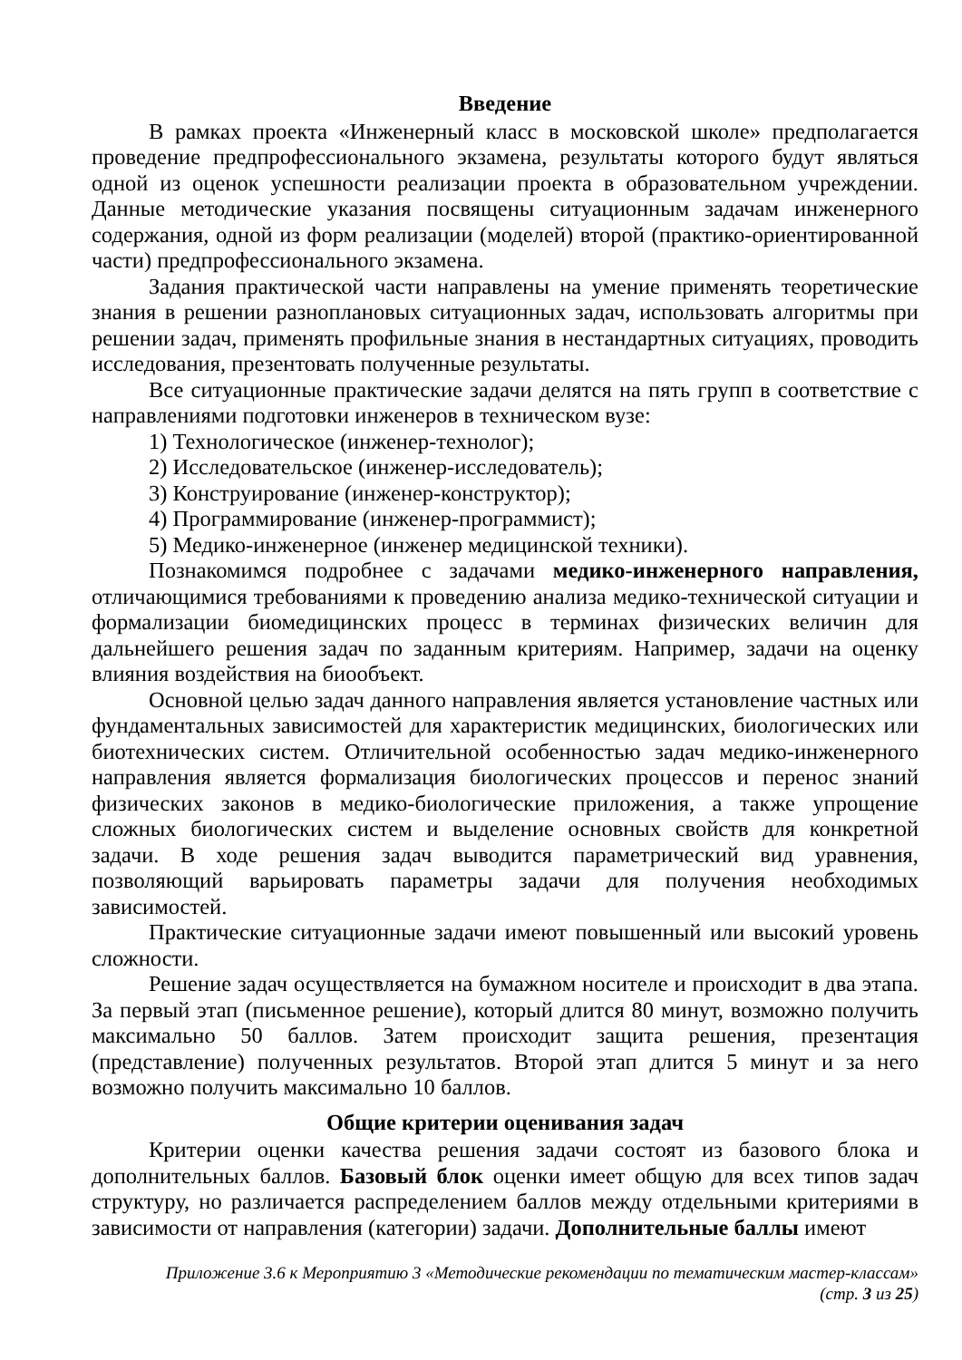Введение
В рамках проекта «Инженерный класс в московской школе» предполагается проведение предпрофессионального экзамена, результаты которого будут являться одной из оценок успешности реализации проекта в образовательном учреждении. Данные методические указания посвящены ситуационным задачам инженерного содержания, одной из форм реализации (моделей) второй (практико-ориентированной части) предпрофессионального экзамена.
Задания практической части направлены на умение применять теоретические знания в решении разноплановых ситуационных задач, использовать алгоритмы при решении задач, применять профильные знания в нестандартных ситуациях, проводить исследования, презентовать полученные результаты.
Все ситуационные практические задачи делятся на пять групп в соответствие с направлениями подготовки инженеров в техническом вузе:
1) Технологическое (инженер-технолог);
2) Исследовательское (инженер-исследователь);
3) Конструирование (инженер-конструктор);
4) Программирование (инженер-программист);
5) Медико-инженерное (инженер медицинской техники).
Познакомимся подробнее с задачами медико-инженерного направления, отличающимися требованиями к проведению анализа медико-технической ситуации и формализации биомедицинских процесс в терминах физических величин для дальнейшего решения задач по заданным критериям. Например, задачи на оценку влияния воздействия на биообъект.
Основной целью задач данного направления является установление частных или фундаментальных зависимостей для характеристик медицинских, биологических или биотехнических систем. Отличительной особенностью задач медико-инженерного направления является формализация биологических процессов и перенос знаний физических законов в медико-биологические приложения, а также упрощение сложных биологических систем и выделение основных свойств для конкретной задачи. В ходе решения задач выводится параметрический вид уравнения, позволяющий варьировать параметры задачи для получения необходимых зависимостей.
Практические ситуационные задачи имеют повышенный или высокий уровень сложности.
Решение задач осуществляется на бумажном носителе и происходит в два этапа. За первый этап (письменное решение), который длится 80 минут, возможно получить максимально 50 баллов. Затем происходит защита решения, презентация (представление) полученных результатов. Второй этап длится 5 минут и за него возможно получить максимально 10 баллов.
Общие критерии оценивания задач
Критерии оценки качества решения задачи состоят из базового блока и дополнительных баллов. Базовый блок оценки имеет общую для всех типов задач структуру, но различается распределением баллов между отдельными критериями в зависимости от направления (категории) задачи. Дополнительные баллы имеют
Приложение 3.6 к Мероприятию 3 «Методические рекомендации по тематическим мастер-классам»
(стр. 3 из 25)